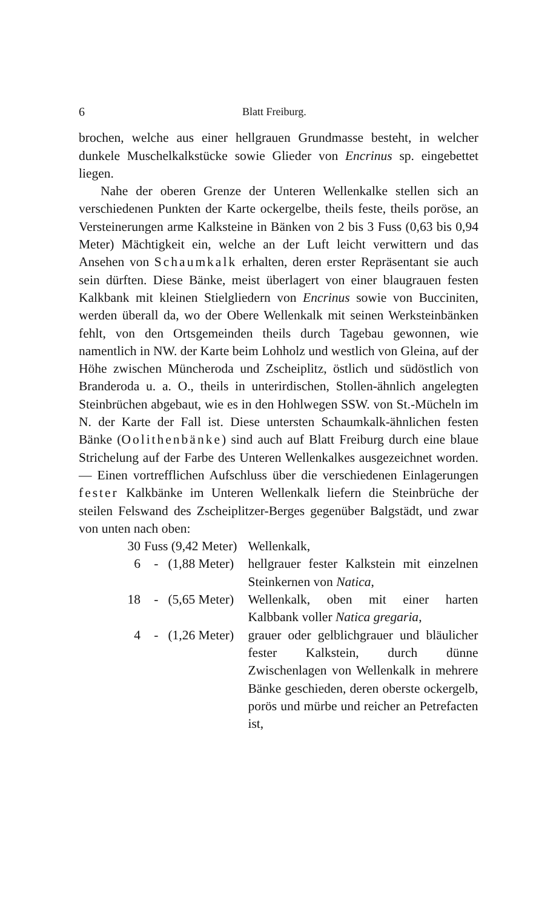6 Blatt Freiburg.
brochen, welche aus einer hellgrauen Grundmasse besteht, in welcher dunkele Muschelkalkstücke sowie Glieder von Encrinus sp. eingebettet liegen.
Nahe der oberen Grenze der Unteren Wellenkalke stellen sich an verschiedenen Punkten der Karte ockergelbe, theils feste, theils poröse, an Versteinerungen arme Kalksteine in Bänken von 2 bis 3 Fuss (0,63 bis 0,94 Meter) Mächtigkeit ein, welche an der Luft leicht verwittern und das Ansehen von Schaumkalk erhalten, deren erster Repräsentant sie auch sein dürften. Diese Bänke, meist überlagert von einer blaugrauen festen Kalkbank mit kleinen Stielgliedern von Encrinus sowie von Bucciniten, werden überall da, wo der Obere Wellenkalk mit seinen Werksteinbänken fehlt, von den Ortsgemeinden theils durch Tagebau gewonnen, wie namentlich in NW. der Karte beim Lohholz und westlich von Gleina, auf der Höhe zwischen Müncheroda und Zscheiplitz, östlich und südöstlich von Branderoda u. a. O., theils in unterirdischen, Stollen-ähnlich angelegten Steinbrüchen abgebaut, wie es in den Hohlwegen SSW. von St.-Mücheln im N. der Karte der Fall ist. Diese untersten Schaumkalk-ähnlichen festen Bänke (Oolithenbänke) sind auch auf Blatt Freiburg durch eine blaue Strichelung auf der Farbe des Unteren Wellenkalkes ausgezeichnet worden. — Einen vortrefflichen Aufschluss über die verschiedenen Einlagerungen fester Kalkbänke im Unteren Wellenkalk liefern die Steinbrüche der steilen Felswand des Zscheiplitzer-Berges gegenüber Balgstädt, und zwar von unten nach oben:
| 30 | Fuss | (9,42 Meter) | Wellenkalk, |
| 6 | - | (1,88 Meter) | hellgrauer fester Kalkstein mit einzelnen Steinkernen von Natica , |
| 18 | - | (5,65 Meter) | Wellenkalk, oben mit einer harten Kalbbank voller Natica gregaria , |
| 4 | - | (1,26 Meter) | grauer oder gelblichgrauer und bläulicher fester Kalkstein, durch dünne Zwischenlagen von Wellenkalk in mehrere Bänke geschieden, deren oberste ockergelb, porös und mürbe und reicher an Petrefacten ist, |